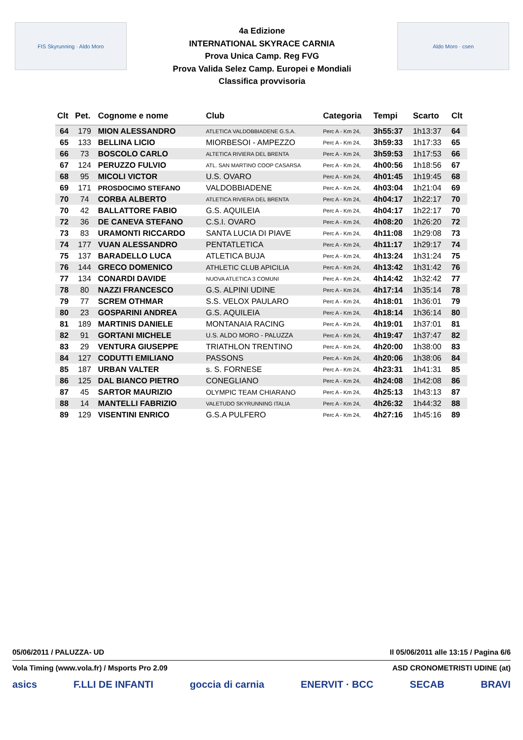FIS Skyrunning · Aldo Moro
4a Edizione
INTERNATIONAL SKYRACE CARNIA
Prova Unica Camp. Reg FVG
Prova Valida Selez Camp. Europei e Mondiali
Classifica provvisoria
Aldo Moro · csen
| Clt | Pet. | Cognome e nome | Club | Categoria | Tempi | Scarto | Clt |
| --- | --- | --- | --- | --- | --- | --- | --- |
| 64 | 179 | MION ALESSANDRO | ATLETICA VALDOBBIADENE G.S.A. | Perc A - Km 24, | 3h55:37 | 1h13:37 | 64 |
| 65 | 133 | BELLINA LICIO | MIORBESOI - AMPEZZO | Perc A - Km 24, | 3h59:33 | 1h17:33 | 65 |
| 66 | 73 | BOSCOLO CARLO | ALTETICA RIVIERA DEL BRENTA | Perc A - Km 24, | 3h59:53 | 1h17:53 | 66 |
| 67 | 124 | PERUZZO FULVIO | ATL. SAN MARTINO COOP CASARSA | Perc A - Km 24, | 4h00:56 | 1h18:56 | 67 |
| 68 | 95 | MICOLI VICTOR | U.S. OVARO | Perc A - Km 24, | 4h01:45 | 1h19:45 | 68 |
| 69 | 171 | PROSDOCIMO STEFANO | VALDOBBIADENE | Perc A - Km 24, | 4h03:04 | 1h21:04 | 69 |
| 70 | 74 | CORBA ALBERTO | ATLETICA RIVIERA DEL BRENTA | Perc A - Km 24, | 4h04:17 | 1h22:17 | 70 |
| 70 | 42 | BALLATTORE FABIO | G.S. AQUILEIA | Perc A - Km 24, | 4h04:17 | 1h22:17 | 70 |
| 72 | 36 | DE CANEVA STEFANO | C.S.I. OVARO | Perc A - Km 24, | 4h08:20 | 1h26:20 | 72 |
| 73 | 83 | URAMONTI RICCARDO | SANTA LUCIA DI PIAVE | Perc A - Km 24, | 4h11:08 | 1h29:08 | 73 |
| 74 | 177 | VUAN ALESSANDRO | PENTATLETICA | Perc A - Km 24, | 4h11:17 | 1h29:17 | 74 |
| 75 | 137 | BARADELLO LUCA | ATLETICA BUJA | Perc A - Km 24, | 4h13:24 | 1h31:24 | 75 |
| 76 | 144 | GRECO DOMENICO | ATHLETIC CLUB APICILIA | Perc A - Km 24, | 4h13:42 | 1h31:42 | 76 |
| 77 | 134 | CONARDI DAVIDE | NUOVA ATLETICA 3 COMUNI | Perc A - Km 24, | 4h14:42 | 1h32:42 | 77 |
| 78 | 80 | NAZZI FRANCESCO | G.S. ALPINI UDINE | Perc A - Km 24, | 4h17:14 | 1h35:14 | 78 |
| 79 | 77 | SCREM OTHMAR | S.S. VELOX PAULARO | Perc A - Km 24, | 4h18:01 | 1h36:01 | 79 |
| 80 | 23 | GOSPARINI ANDREA | G.S. AQUILEIA | Perc A - Km 24, | 4h18:14 | 1h36:14 | 80 |
| 81 | 189 | MARTINIS DANIELE | MONTANAIA RACING | Perc A - Km 24, | 4h19:01 | 1h37:01 | 81 |
| 82 | 91 | GORTANI MICHELE | U.S. ALDO MORO - PALUZZA | Perc A - Km 24, | 4h19:47 | 1h37:47 | 82 |
| 83 | 29 | VENTURA GIUSEPPE | TRIATHLON TRENTINO | Perc A - Km 24, | 4h20:00 | 1h38:00 | 83 |
| 84 | 127 | CODUTTI EMILIANO | PASSONS | Perc A - Km 24, | 4h20:06 | 1h38:06 | 84 |
| 85 | 187 | URBAN VALTER | s. S. FORNESE | Perc A - Km 24, | 4h23:31 | 1h41:31 | 85 |
| 86 | 125 | DAL BIANCO PIETRO | CONEGLIANO | Perc A - Km 24, | 4h24:08 | 1h42:08 | 86 |
| 87 | 45 | SARTOR MAURIZIO | OLYMPIC TEAM CHIARANO | Perc A - Km 24, | 4h25:13 | 1h43:13 | 87 |
| 88 | 14 | MANTELLI FABRIZIO | VALETUDO SKYRUNNING ITALIA | Perc A - Km 24, | 4h26:32 | 1h44:32 | 88 |
| 89 | 129 | VISENTINI ENRICO | G.S.A PULFERO | Perc A - Km 24, | 4h27:16 | 1h45:16 | 89 |
05/06/2011 / PALUZZA- UD Il 05/06/2011 alle 13:15 / Pagina 6/6
Vola Timing (www.vola.fr) / Msports Pro 2.09 ASD CRONOMETRISTI UDINE (at)
asics F.LLI DE INFANTI goccia di carnia ENERVIT · BCC SECAB BRAVI